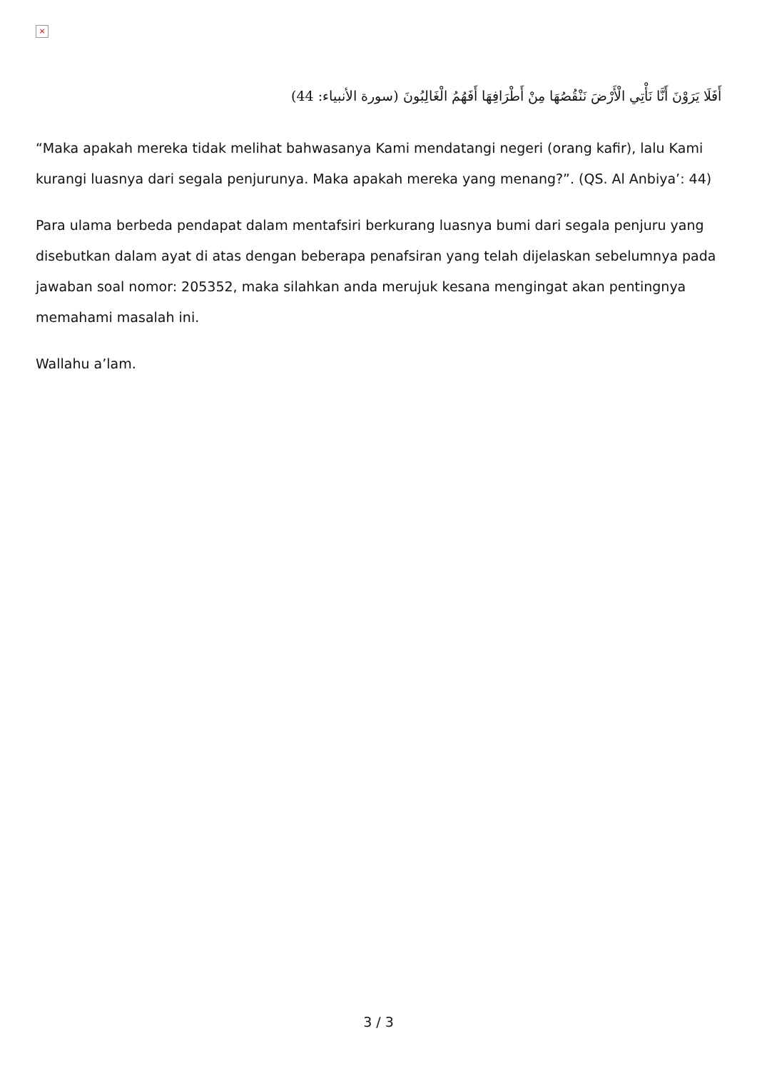×
أَفَلَا يَرَوْنَ أَنَّا نَأْتِي الْأَرْضَ نَنْقُصُهَا مِنْ أَطْرَافِهَا أَفَهُمُ الْغَالِبُونَ (سورة الأنبياء: 44)
“Maka apakah mereka tidak melihat bahwasanya Kami mendatangi negeri (orang kafir), lalu Kami kurangi luasnya dari segala penjurunya. Maka apakah mereka yang menang?”. (QS. Al Anbiya’: 44)
Para ulama berbeda pendapat dalam mentafsiri berkurang luasnya bumi dari segala penjuru yang disebutkan dalam ayat di atas dengan beberapa penafsiran yang telah dijelaskan sebelumnya pada jawaban soal nomor: 205352, maka silahkan anda merujuk kesana mengingat akan pentingnya memahami masalah ini.
Wallahu a’lam.
3 / 3